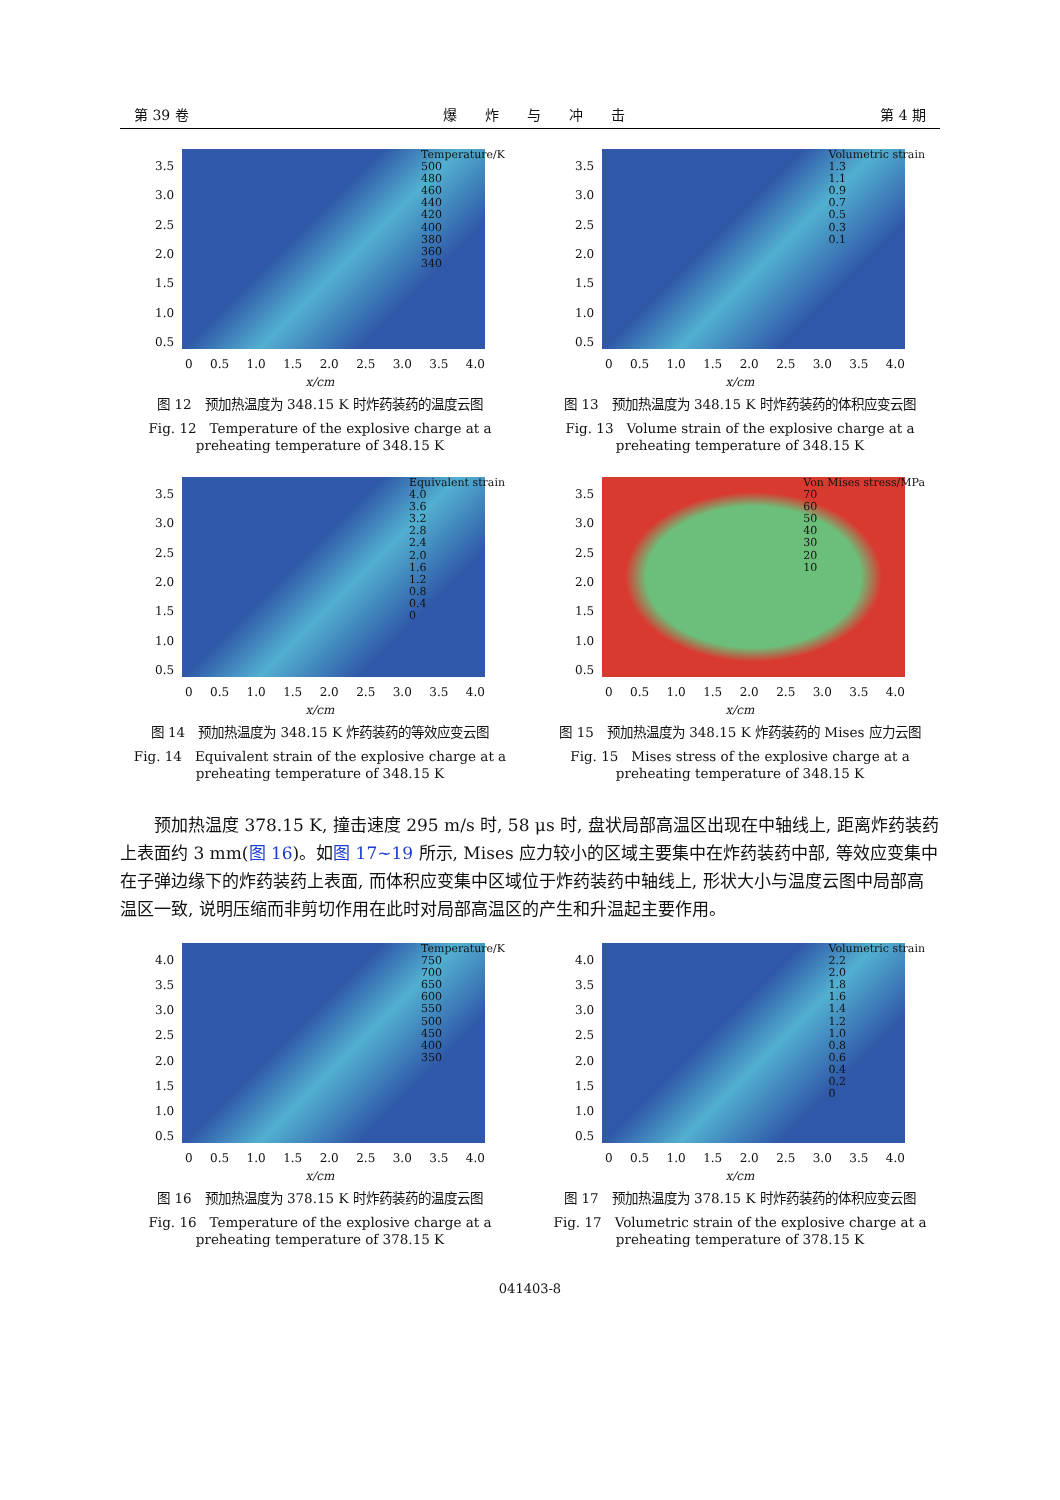第 39 卷 爆　　炸　　与　　冲　　击 第 4 期
3.5
3.0
2.5
2.0
1.5
1.0
0.5
Temperature/K
500
480
460
440
420
400
380
360
340
0 0.5 1.0 1.5 2.0 2.5 3.0 3.5 4.0
x/cm
图 12　预加热温度为 348.15 K 时炸药装药的温度云图
Fig. 12　Temperature of the explosive charge at a preheating temperature of 348.15 K
3.5
3.0
2.5
2.0
1.5
1.0
0.5
Volumetric strain
1.3
1.1
0.9
0.7
0.5
0.3
0.1
0 0.5 1.0 1.5 2.0 2.5 3.0 3.5 4.0
x/cm
图 13　预加热温度为 348.15 K 时炸药装药的体积应变云图
Fig. 13　Volume strain of the explosive charge at a preheating temperature of 348.15 K
3.5
3.0
2.5
2.0
1.5
1.0
0.5
Equivalent strain
4.0
3.6
3.2
2.8
2.4
2.0
1.6
1.2
0.8
0.4
0
0 0.5 1.0 1.5 2.0 2.5 3.0 3.5 4.0
x/cm
图 14　预加热温度为 348.15 K 炸药装药的等效应变云图
Fig. 14　Equivalent strain of the explosive charge at a preheating temperature of 348.15 K
3.5
3.0
2.5
2.0
1.5
1.0
0.5
Von Mises stress/MPa
70
60
50
40
30
20
10
0 0.5 1.0 1.5 2.0 2.5 3.0 3.5 4.0
x/cm
图 15　预加热温度为 348.15 K 炸药装药的 Mises 应力云图
Fig. 15　Mises stress of the explosive charge at a preheating temperature of 348.15 K
预加热温度 378.15 K, 撞击速度 295 m/s 时, 58 μs 时, 盘状局部高温区出现在中轴线上, 距离炸药装药上表面约 3 mm(图 16)。如图 17~19 所示, Mises 应力较小的区域主要集中在炸药装药中部, 等效应变集中在子弹边缘下的炸药装药上表面, 而体积应变集中区域位于炸药装药中轴线上, 形状大小与温度云图中局部高温区一致, 说明压缩而非剪切作用在此时对局部高温区的产生和升温起主要作用。
4.0
3.5
3.0
2.5
2.0
1.5
1.0
0.5
Temperature/K
750
700
650
600
550
500
450
400
350
0 0.5 1.0 1.5 2.0 2.5 3.0 3.5 4.0
x/cm
图 16　预加热温度为 378.15 K 时炸药装药的温度云图
Fig. 16　Temperature of the explosive charge at a preheating temperature of 378.15 K
4.0
3.5
3.0
2.5
2.0
1.5
1.0
0.5
Volumetric strain
2.2
2.0
1.8
1.6
1.4
1.2
1.0
0.8
0.6
0.4
0.2
0
0 0.5 1.0 1.5 2.0 2.5 3.0 3.5 4.0
x/cm
图 17　预加热温度为 378.15 K 时炸药装药的体积应变云图
Fig. 17　Volumetric strain of the explosive charge at a preheating temperature of 378.15 K
041403-8